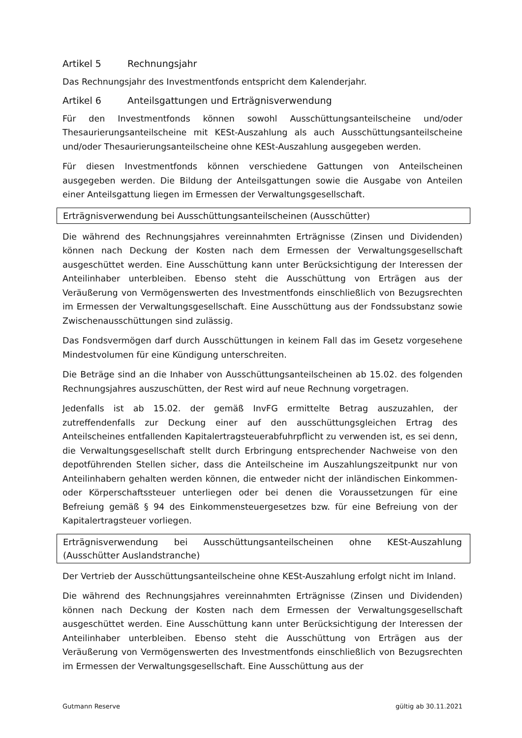Artikel 5 Rechnungsjahr
Das Rechnungsjahr des Investmentfonds entspricht dem Kalenderjahr.
Artikel 6 Anteilsgattungen und Erträgnisverwendung
Für den Investmentfonds können sowohl Ausschüttungsanteilscheine und/oder Thesaurierungsanteilscheine mit KESt-Auszahlung als auch Ausschüttungsanteilscheine und/oder Thesaurierungsanteilscheine ohne KESt-Auszahlung ausgegeben werden.
Für diesen Investmentfonds können verschiedene Gattungen von Anteilscheinen ausgegeben werden. Die Bildung der Anteilsgattungen sowie die Ausgabe von Anteilen einer Anteilsgattung liegen im Ermessen der Verwaltungsgesellschaft.
Erträgnisverwendung bei Ausschüttungsanteilscheinen (Ausschütter)
Die während des Rechnungsjahres vereinnahmten Erträgnisse (Zinsen und Dividenden) können nach Deckung der Kosten nach dem Ermessen der Verwaltungsgesellschaft ausgeschüttet werden. Eine Ausschüttung kann unter Berücksichtigung der Interessen der Anteilinhaber unterbleiben. Ebenso steht die Ausschüttung von Erträgen aus der Veräußerung von Vermögenswerten des Investmentfonds einschließlich von Bezugsrechten im Ermessen der Verwaltungsgesellschaft. Eine Ausschüttung aus der Fondssubstanz sowie Zwischenausschüttungen sind zulässig.
Das Fondsvermögen darf durch Ausschüttungen in keinem Fall das im Gesetz vorgesehene Mindestvolumen für eine Kündigung unterschreiten.
Die Beträge sind an die Inhaber von Ausschüttungsanteilscheinen ab 15.02. des folgenden Rechnungsjahres auszuschütten, der Rest wird auf neue Rechnung vorgetragen.
Jedenfalls ist ab 15.02. der gemäß InvFG ermittelte Betrag auszuzahlen, der zutreffendenfalls zur Deckung einer auf den ausschüttungsgleichen Ertrag des Anteilscheines entfallenden Kapitalertragsteuerabfuhrpflicht zu verwenden ist, es sei denn, die Verwaltungsgesellschaft stellt durch Erbringung entsprechender Nachweise von den depotführenden Stellen sicher, dass die Anteilscheine im Auszahlungszeitpunkt nur von Anteilinhabern gehalten werden können, die entweder nicht der inländischen Einkommen- oder Körperschaftssteuer unterliegen oder bei denen die Voraussetzungen für eine Befreiung gemäß § 94 des Einkommensteuergesetzes bzw. für eine Befreiung von der Kapitalertragsteuer vorliegen.
Erträgnisverwendung bei Ausschüttungsanteilscheinen ohne KESt-Auszahlung (Ausschütter Auslandstranche)
Der Vertrieb der Ausschüttungsanteilscheine ohne KESt-Auszahlung erfolgt nicht im Inland.
Die während des Rechnungsjahres vereinnahmten Erträgnisse (Zinsen und Dividenden) können nach Deckung der Kosten nach dem Ermessen der Verwaltungsgesellschaft ausgeschüttet werden. Eine Ausschüttung kann unter Berücksichtigung der Interessen der Anteilinhaber unterbleiben. Ebenso steht die Ausschüttung von Erträgen aus der Veräußerung von Vermögenswerten des Investmentfonds einschließlich von Bezugsrechten im Ermessen der Verwaltungsgesellschaft. Eine Ausschüttung aus der
Gutmann Reserve gültig ab 30.11.2021